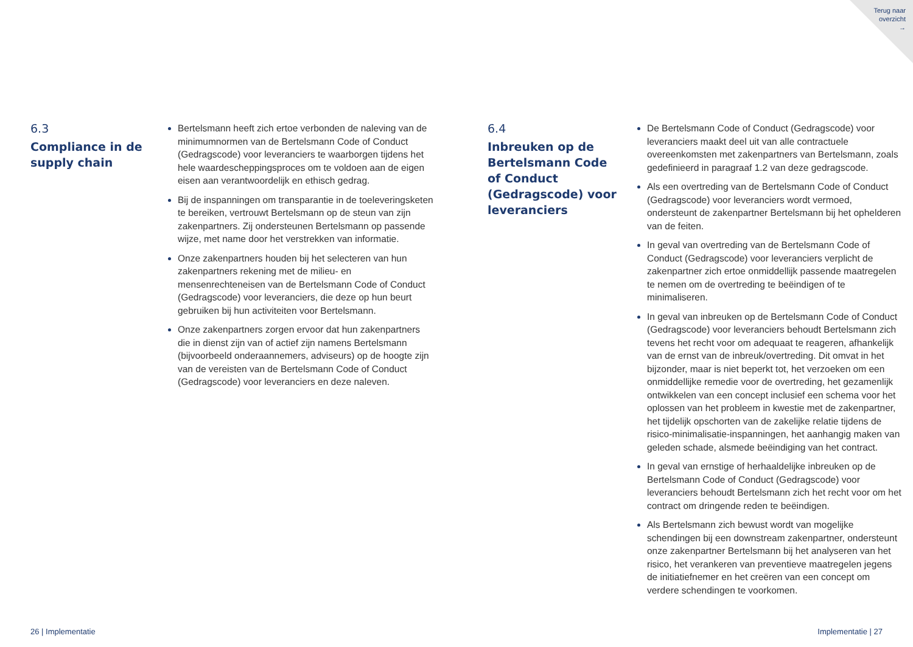Terug naar
overzicht
→
6.3
Compliance in de
supply chain
Bertelsmann heeft zich ertoe verbonden de naleving van de minimumnormen van de Bertelsmann Code of Conduct (Gedragscode) voor leveranciers te waarborgen tijdens het hele waardescheppingsproces om te voldoen aan de eigen eisen aan verantwoordelijk en ethisch gedrag.
Bij de inspanningen om transparantie in de toeleveringsketen te bereiken, vertrouwt Bertelsmann op de steun van zijn zakenpartners. Zij ondersteunen Bertelsmann op passende wijze, met name door het verstrekken van informatie.
Onze zakenpartners houden bij het selecteren van hun zakenpartners rekening met de milieu- en mensenrechteneisen van de Bertelsmann Code of Conduct (Gedragscode) voor leveranciers, die deze op hun beurt gebruiken bij hun activiteiten voor Bertelsmann.
Onze zakenpartners zorgen ervoor dat hun zakenpartners die in dienst zijn van of actief zijn namens Bertelsmann (bijvoorbeeld onderaannemers, adviseurs) op de hoogte zijn van de vereisten van de Bertelsmann Code of Conduct (Gedragscode) voor leveranciers en deze naleven.
6.4
Inbreuken op de Bertelsmann Code of Conduct (Gedragscode) voor leveranciers
De Bertelsmann Code of Conduct (Gedragscode) voor leveranciers maakt deel uit van alle contractuele overeenkomsten met zakenpartners van Bertelsmann, zoals gedefinieerd in paragraaf 1.2 van deze gedragscode.
Als een overtreding van de Bertelsmann Code of Conduct (Gedragscode) voor leveranciers wordt vermoed, ondersteunt de zakenpartner Bertelsmann bij het ophelderen van de feiten.
In geval van overtreding van de Bertelsmann Code of Conduct (Gedragscode) voor leveranciers verplicht de zakenpartner zich ertoe onmiddellijk passende maatregelen te nemen om de overtreding te beëindigen of te minimaliseren.
In geval van inbreuken op de Bertelsmann Code of Conduct (Gedragscode) voor leveranciers behoudt Bertelsmann zich tevens het recht voor om adequaat te reageren, afhankelijk van de ernst van de inbreuk/overtreding. Dit omvat in het bijzonder, maar is niet beperkt tot, het verzoeken om een onmiddellijke remedie voor de overtreding, het gezamenlijk ontwikkelen van een concept inclusief een schema voor het oplossen van het probleem in kwestie met de zakenpartner, het tijdelijk opschorten van de zakelijke relatie tijdens de risico-minimalisatie-inspanningen, het aanhangig maken van geleden schade, alsmede beëindiging van het contract.
In geval van ernstige of herhaaldelijke inbreuken op de Bertelsmann Code of Conduct (Gedragscode) voor leveranciers behoudt Bertelsmann zich het recht voor om het contract om dringende reden te beëindigen.
Als Bertelsmann zich bewust wordt van mogelijke schendingen bij een downstream zakenpartner, ondersteunt onze zakenpartner Bertelsmann bij het analyseren van het risico, het verankeren van preventieve maatregelen jegens de initiatiefnemer en het creëren van een concept om verdere schendingen te voorkomen.
26 | Implementatie Implementatie | 27